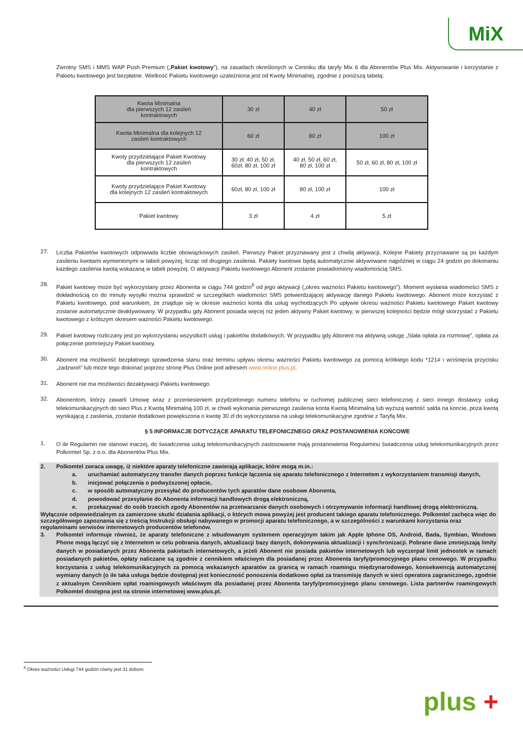MiX
Zwrotny SMS i MMS WAP Push Premium („Pakiet kwotowy”), na zasadach określonych w Cenniku dla taryfy Mix 6 dla Abonentów Plus Mix. Aktywowanie i korzystanie z Pakietu kwotowego jest bezpłatne. Wielkość Pakietu kwotowego uzależniona jest od Kwoty Minimalnej, zgodnie z poniższą tabelą:
| Kwota Minimalna dla pierwszych 12 zasileń kontraktowych | 30 zł | 40 zł | 50 zł |
| Kwota Minimalna dla kolejnych 12 zasileń kontraktowych | 60 zł | 80 zł | 100 zł |
| Kwoty przydzielające Pakiet Kwotowy dla pierwszych 12 zasileń kontraktowych | 30 zł; 40 zł, 50 zł, 60zł, 80 zł, 100 zł | 40 zł, 50 zł, 60 zł, 80 zł, 100 zł | 50 zł, 60 zł, 80 zł, 100 zł |
| Kwoty przydzielające Pakiet Kwotowy dla kolejnych 12 zasileń kontraktowych | 60zł, 80 zł, 100 zł | 80 zł, 100 zł | 100 zł |
| Pakiet kwotowy | 3 zł | 4 zł | 5 zł |
27.
Liczba Pakietów kwotowych odpowiada liczbie obowiązkowych zasileń. Pierwszy Pakiet przyznawany jest z chwilą aktywacji, Kolejne Pakiety przyznawane są po każdym zasileniu kwotami wymienionymi w tabeli powyżej, licząc od drugiego zasilenia. Pakiety kwotowe będą automatycznie aktywowane najpóźniej w ciągu 24 godzin po dokonaniu każdego zasilenia kwotą wskazaną w tabeli powyżej. O aktywacji Pakietu kwotowego Abonent zostanie powiadomiony wiadomością SMS.
28.
Pakiet kwotowy może być wykorzystany przez Abonenta w ciągu 744 godzin<sup>6</sup> od jego aktywacji („okres ważności Pakietu kwotowego”). Moment wysłania wiadomości SMS z dokładnością co do minuty wysyłki można sprawdzić w szczegółach wiadomości SMS potwierdzającej aktywację danego Pakietu kwotowego. Abonent może korzystać z Pakietu kwotowego, pod warunkiem, że znajduje się w okresie ważności konta dla usług wychodzących Po upływie okresu ważności Pakietu kwotowego Pakiet kwotowy zostanie automatycznie deaktywowany. W przypadku gdy Abonent posiada więcej niż jeden aktywny Pakiet kwotowy, w pierwszej kolejności będzie mógł skorzystać z Pakietu kwotowego z krótszym okresem ważności Pakietu kwotowego.
29.
Pakiet kwotowy rozliczany jest po wykorzystaniu wszystkich usług i pakietów dodatkowych. W przypadku gdy Abonent ma aktywną usługę „Stała opłata za rozmowę”, opłata za połączenie pomniejszy Pakiet kwotowy.
30.
Abonent ma możliwość bezpłatnego sprawdzenia stanu oraz terminu upływu okresu ważności Pakietu kwotowego za pomocą krótkiego kodu *121# i wciśnięcia przycisku „zadzwoń” lub może tego dokonać poprzez stronę Plus Online pod adresem www.online.plus.pl.
31.
Abonent nie ma możliwości dezaktywacji Pakietu kwotowego.
32.
Abonentom, którzy zawarli Umowę wraz z przeniesieniem przydzielonego numeru telefonu w ruchomej publicznej sieci telefonicznej z sieci innego dostawcy usług telekomunikacyjnych do sieci Plus z Kwotą Minimalną 100 zł, w chwili wykonania pierwszego zasilenia konta Kwotą Minimalną lub wyższą wartość salda na koncie, poza kwotą wynikającą z zasilenia, zostanie dodatkowo powiększona o kwotę 30 zł do wykorzystania na usługi telekomunikacyjne zgodnie z Taryfą Mix.
§ 5 INFORMACJE DOTYCZĄCE APARATU TELEFONICZNEGO ORAZ POSTANOWIENIA KOŃCOWE
1.
O ile Regulamin nie stanowi inaczej, do świadczenia usług telekomunikacyjnych zastosowanie mają postanowienia Regulaminu świadczenia usług telekomunikacyjnych przez Polkomtel Sp. z o.o. dla Abonentów Plus Mix.
2. Polkomtel zwraca uwagę, iż niektóre aparaty telefoniczne zawierają aplikacje, które mogą m.in.:
a. uruchamiać automatyczny transfer danych poprzez funkcje łączenia się aparatu telefonicznego z Internetem z wykorzystaniem transmisji danych,
b. inicjować połączenia o podwyższonej opłacie,
c. w sposób automatyczny przesyłać do producentów tych aparatów dane osobowe Abonenta,
d. powodować przesyłanie do Abonenta informacji handlowych drogą elektroniczną,
e. przekazywać do osób trzecich zgody Abonentów na przetwarzanie danych osobowych i otrzymywanie informacji handlowej drogą elektroniczną.
Wyłącznie odpowiedzialnym za zamierzone skutki działania aplikacji, o których mowa powyżej jest producent takiego aparatu telefonicznego. Polkomtel zachęca więc do szczegółowego zapoznania się z treścią Instrukcji obsługi nabywanego w promocji aparatu telefonicznego, a w szczególności z warunkami korzystania oraz regulaminami serwisów internetowych producentów telefonów.
3. Polkomtel informuje również, że aparaty telefoniczne z wbudowanym systemem operacyjnym takim jak Apple Iphone OS, Android, Bada, Symbian, Windows Phone mogą łączyć się z Internetem w celu pobrania danych, aktualizacji bazy danych, dokonywania aktualizacji i synchronizacji. Pobrane dane zmniejszają limity danych w posiadanych przez Abonenta pakietach internetowych, a jeżeli Abonent nie posiada pakietów internetowych lub wyczerpał limit jednostek w ramach posiadanych pakietów, opłaty naliczane są zgodnie z cennikiem właściwym dla posiadanej przez Abonenta taryfy/promocyjnego planu cenowego. W przypadku korzystania z usług telekomunikacyjnych za pomocą wskazanych aparatów za granicą w ramach roamingu międzynarodowego, konsekwencją automatycznej wymiany danych (o ile taka usługa będzie dostępna) jest konieczność ponoszenia dodatkowo opłat za transmisję danych w sieci operatora zagranicznego, zgodnie z aktualnym Cennikiem opłat roamingowych właściwym dla posiadanej przez Abonenta taryfy/promocyjnego planu cenowego. Lista partnerów roamingowych Polkomtel dostępna jest na stronie internetowej www.plus.pl.
<sup>6</sup> Okres ważności Usługi 744 godzin równy jest 31 dobom.
plus +